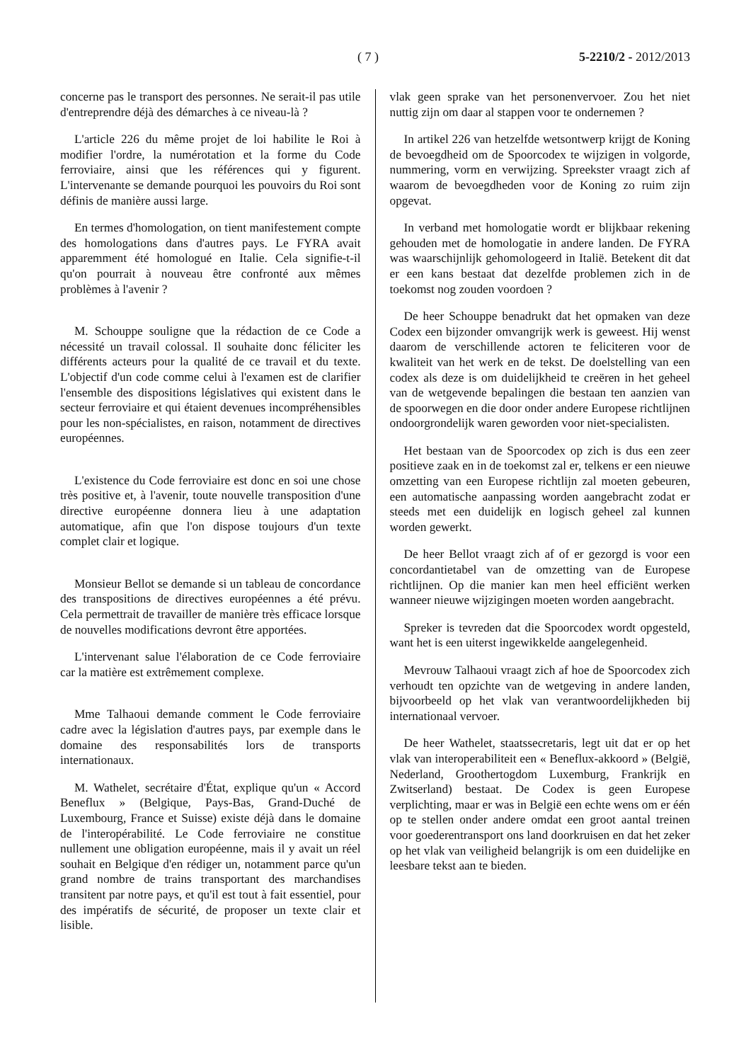( 7 ) 5-2210/2 - 2012/2013
concerne pas le transport des personnes. Ne serait-il pas utile d'entreprendre déjà des démarches à ce niveau-là ?
L'article 226 du même projet de loi habilite le Roi à modifier l'ordre, la numérotation et la forme du Code ferroviaire, ainsi que les références qui y figurent. L'intervenante se demande pourquoi les pouvoirs du Roi sont définis de manière aussi large.
En termes d'homologation, on tient manifestement compte des homologations dans d'autres pays. Le FYRA avait apparemment été homologué en Italie. Cela signifie-t-il qu'on pourrait à nouveau être confronté aux mêmes problèmes à l'avenir ?
M. Schouppe souligne que la rédaction de ce Code a nécessité un travail colossal. Il souhaite donc féliciter les différents acteurs pour la qualité de ce travail et du texte. L'objectif d'un code comme celui à l'examen est de clarifier l'ensemble des dispositions législatives qui existent dans le secteur ferroviaire et qui étaient devenues incompréhensibles pour les non-spécialistes, en raison, notamment de directives européennes.
L'existence du Code ferroviaire est donc en soi une chose très positive et, à l'avenir, toute nouvelle transposition d'une directive européenne donnera lieu à une adaptation automatique, afin que l'on dispose toujours d'un texte complet clair et logique.
Monsieur Bellot se demande si un tableau de concordance des transpositions de directives européennes a été prévu. Cela permettrait de travailler de manière très efficace lorsque de nouvelles modifications devront être apportées.
L'intervenant salue l'élaboration de ce Code ferroviaire car la matière est extrêmement complexe.
Mme Talhaoui demande comment le Code ferroviaire cadre avec la législation d'autres pays, par exemple dans le domaine des responsabilités lors de transports internationaux.
M. Wathelet, secrétaire d'État, explique qu'un « Accord Beneflux » (Belgique, Pays-Bas, Grand-Duché de Luxembourg, France et Suisse) existe déjà dans le domaine de l'interopérabilité. Le Code ferroviaire ne constitue nullement une obligation européenne, mais il y avait un réel souhait en Belgique d'en rédiger un, notamment parce qu'un grand nombre de trains transportant des marchandises transitent par notre pays, et qu'il est tout à fait essentiel, pour des impératifs de sécurité, de proposer un texte clair et lisible.
vlak geen sprake van het personenvervoer. Zou het niet nuttig zijn om daar al stappen voor te ondernemen ?
In artikel 226 van hetzelfde wetsontwerp krijgt de Koning de bevoegdheid om de Spoorcodex te wijzigen in volgorde, nummering, vorm en verwijzing. Spreekster vraagt zich af waarom de bevoegdheden voor de Koning zo ruim zijn opgevat.
In verband met homologatie wordt er blijkbaar rekening gehouden met de homologatie in andere landen. De FYRA was waarschijnlijk gehomologeerd in Italië. Betekent dit dat er een kans bestaat dat dezelfde problemen zich in de toekomst nog zouden voordoen ?
De heer Schouppe benadrukt dat het opmaken van deze Codex een bijzonder omvangrijk werk is geweest. Hij wenst daarom de verschillende actoren te feliciteren voor de kwaliteit van het werk en de tekst. De doelstelling van een codex als deze is om duidelijkheid te creëren in het geheel van de wetgevende bepalingen die bestaan ten aanzien van de spoorwegen en die door onder andere Europese richtlijnen ondoorgrondelijk waren geworden voor niet-specialisten.
Het bestaan van de Spoorcodex op zich is dus een zeer positieve zaak en in de toekomst zal er, telkens er een nieuwe omzetting van een Europese richtlijn zal moeten gebeuren, een automatische aanpassing worden aangebracht zodat er steeds met een duidelijk en logisch geheel zal kunnen worden gewerkt.
De heer Bellot vraagt zich af of er gezorgd is voor een concordantietabel van de omzetting van de Europese richtlijnen. Op die manier kan men heel efficiënt werken wanneer nieuwe wijzigingen moeten worden aangebracht.
Spreker is tevreden dat die Spoorcodex wordt opgesteld, want het is een uiterst ingewikkelde aangelegenheid.
Mevrouw Talhaoui vraagt zich af hoe de Spoorcodex zich verhoudt ten opzichte van de wetgeving in andere landen, bijvoorbeeld op het vlak van verantwoordelijkheden bij internationaal vervoer.
De heer Wathelet, staatssecretaris, legt uit dat er op het vlak van interoperabiliteit een « Beneflux-akkoord » (België, Nederland, Groothertogdom Luxemburg, Frankrijk en Zwitserland) bestaat. De Codex is geen Europese verplichting, maar er was in België een echte wens om er één op te stellen onder andere omdat een groot aantal treinen voor goederentransport ons land doorkruisen en dat het zeker op het vlak van veiligheid belangrijk is om een duidelijke en leesbare tekst aan te bieden.